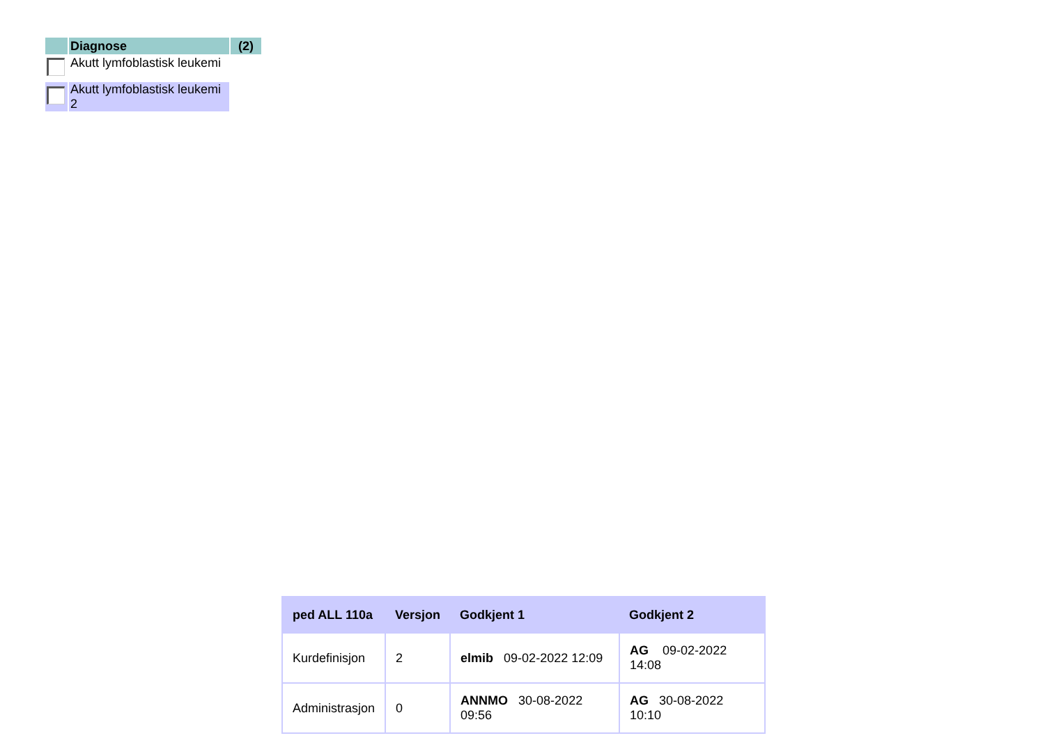| | Diagnose | (2) |
| | Akutt lymfoblastisk leukemi | |
| | Akutt lymfoblastisk leukemi 2 | |
| ped ALL 110a | Versjon | Godkjent 1 | Godkjent 2 |
| --- | --- | --- | --- |
| Kurdefinisjon | 2 | elmib 09-02-2022 12:09 | AG 09-02-2022 14:08 |
| Administrasjon | 0 | ANNMO 30-08-2022 09:56 | AG 30-08-2022 10:10 |